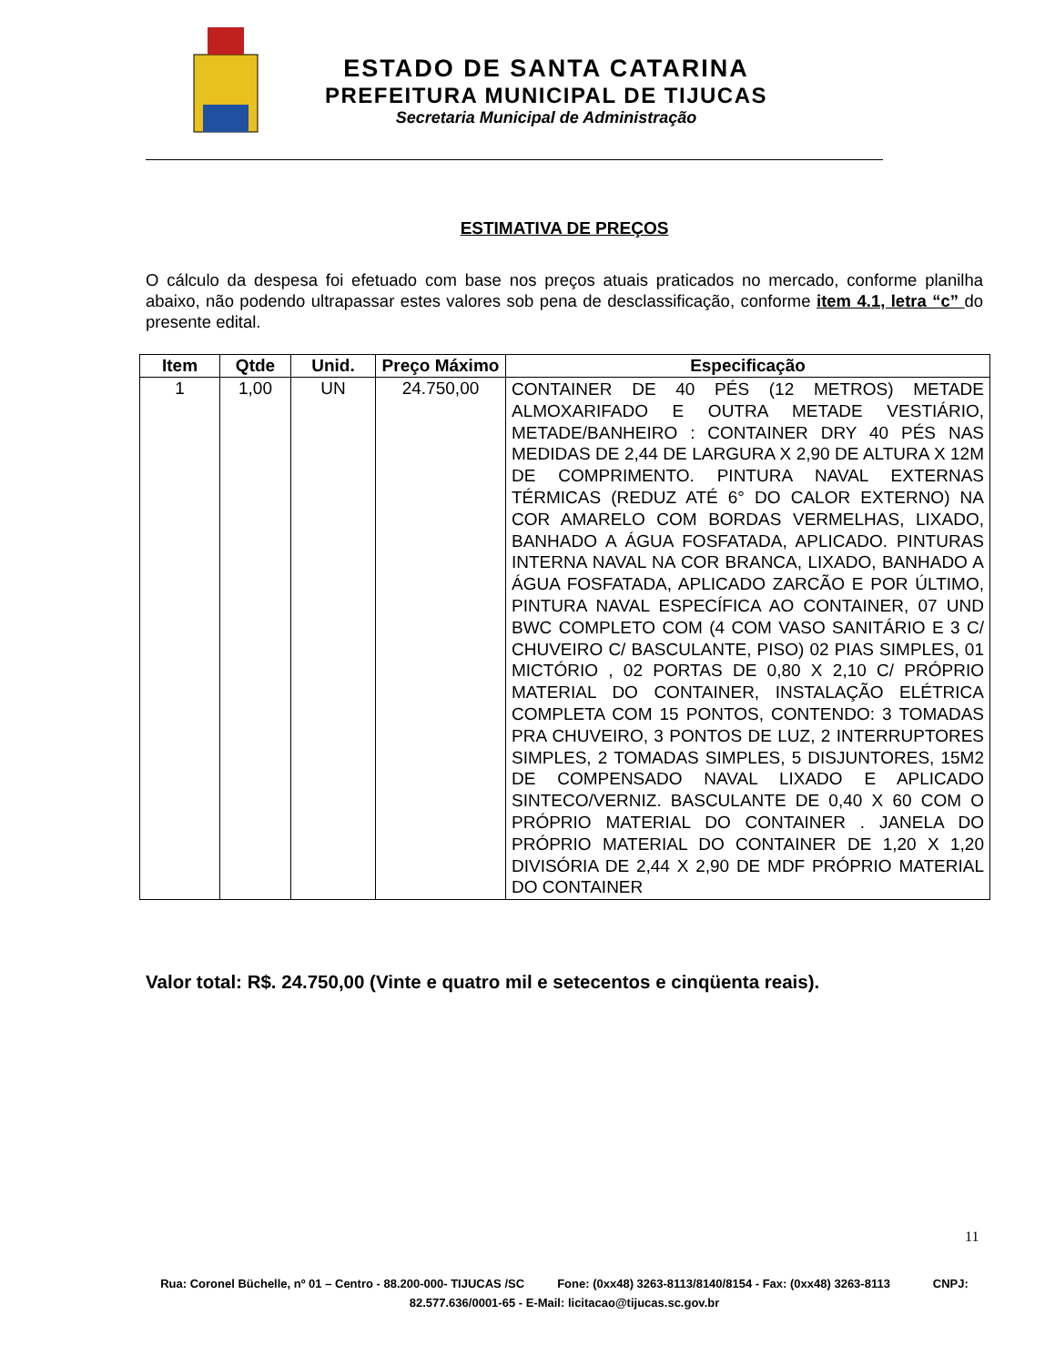ESTADO DE SANTA CATARINA
PREFEITURA MUNICIPAL DE TIJUCAS
Secretaria Municipal de Administração
ESTIMATIVA DE PREÇOS
O cálculo da despesa foi efetuado com base nos preços atuais praticados no mercado, conforme planilha abaixo, não podendo ultrapassar estes valores sob pena de desclassificação, conforme item 4.1, letra “c” do presente edital.
| Item | Qtde | Unid. | Preço Máximo | Especificação |
| --- | --- | --- | --- | --- |
| 1 | 1,00 | UN | 24.750,00 | CONTAINER DE 40 PÉS (12 METROS) METADE ALMOXARIFADO E OUTRA METADE VESTIÁRIO, METADE/BANHEIRO : CONTAINER DRY 40 PÉS NAS MEDIDAS DE 2,44 DE LARGURA X 2,90 DE ALTURA X 12M DE COMPRIMENTO. PINTURA NAVAL EXTERNAS TÉRMICAS (REDUZ ATÉ 6° DO CALOR EXTERNO) NA COR AMARELO COM BORDAS VERMELHAS, LIXADO, BANHADO A ÁGUA FOSFATADA, APLICADO. PINTURAS INTERNA NAVAL NA COR BRANCA, LIXADO, BANHADO A ÁGUA FOSFATADA, APLICADO ZARCÃO E POR ÚLTIMO, PINTURA NAVAL ESPECÍFICA AO CONTAINER, 07 UND BWC COMPLETO COM (4 COM VASO SANITÁRIO E 3 C/ CHUVEIRO C/ BASCULANTE, PISO) 02 PIAS SIMPLES, 01 MICTÓRIO , 02 PORTAS DE 0,80 X 2,10 C/ PRÓPRIO MATERIAL DO CONTAINER, INSTALAÇÃO ELÉTRICA COMPLETA COM 15 PONTOS, CONTENDO: 3 TOMADAS PRA CHUVEIRO, 3 PONTOS DE LUZ, 2 INTERRUPTORES SIMPLES, 2 TOMADAS SIMPLES, 5 DISJUNTORES, 15M2 DE COMPENSADO NAVAL LIXADO E APLICADO SINTECO/VERNIZ. BASCULANTE DE 0,40 X 60 COM O PRÓPRIO MATERIAL DO CONTAINER . JANELA DO PRÓPRIO MATERIAL DO CONTAINER DE 1,20 X 1,20 DIVISÓRIA DE 2,44 X 2,90 DE MDF PRÓPRIO MATERIAL DO CONTAINER |
Valor total: R$. 24.750,00 (Vinte e quatro mil e setecentos e cinqüenta reais).
11
Rua: Coronel Büchelle, nº 01 – Centro - 88.200-000- TIJUCAS /SC Fone: (0xx48) 3263-8113/8140/8154 - Fax: (0xx48) 3263-8113 CNPJ: 82.577.636/0001-65 - E-Mail: licitacao@tijucas.sc.gov.br